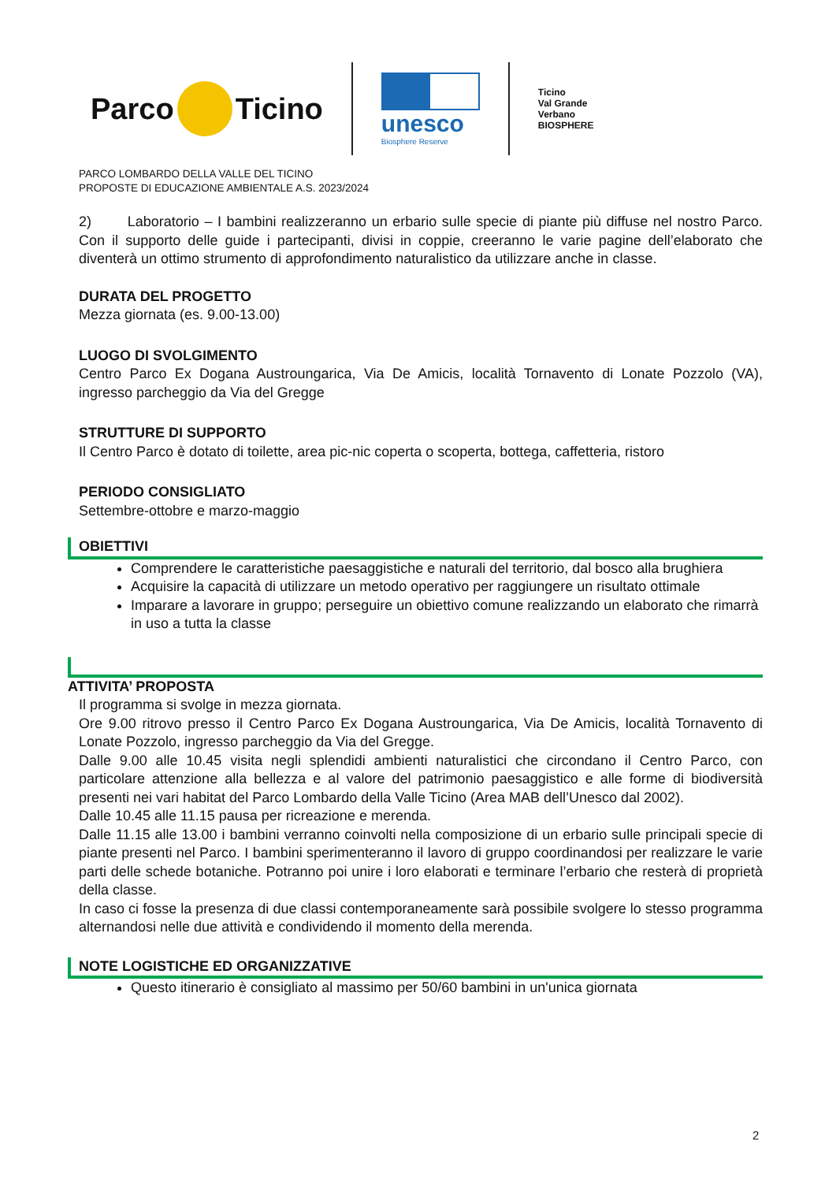Parco Ticino
unesco
Biosphere Reserve
Ticino
Val Grande
Verbano
BIOSPHERE
PARCO LOMBARDO DELLA VALLE DEL TICINO
PROPOSTE DI EDUCAZIONE AMBIENTALE A.S. 2023/2024
2) Laboratorio – I bambini realizzeranno un erbario sulle specie di piante più diffuse nel nostro Parco. Con il supporto delle guide i partecipanti, divisi in coppie, creeranno le varie pagine dell’elaborato che diventerà un ottimo strumento di approfondimento naturalistico da utilizzare anche in classe.
DURATA DEL PROGETTO
Mezza giornata (es. 9.00-13.00)
LUOGO DI SVOLGIMENTO
Centro Parco Ex Dogana Austroungarica, Via De Amicis, località Tornavento di Lonate Pozzolo (VA), ingresso parcheggio da Via del Gregge
STRUTTURE DI SUPPORTO
Il Centro Parco è dotato di toilette, area pic-nic coperta o scoperta, bottega, caffetteria, ristoro
PERIODO CONSIGLIATO
Settembre-ottobre e marzo-maggio
OBIETTIVI
Comprendere le caratteristiche paesaggistiche e naturali del territorio, dal bosco alla brughiera
Acquisire la capacità di utilizzare un metodo operativo per raggiungere un risultato ottimale
Imparare a lavorare in gruppo; perseguire un obiettivo comune realizzando un elaborato che rimarrà in uso a tutta la classe
ATTIVITA’ PROPOSTA
Il programma si svolge in mezza giornata.
Ore 9.00 ritrovo presso il Centro Parco Ex Dogana Austroungarica, Via De Amicis, località Tornavento di Lonate Pozzolo, ingresso parcheggio da Via del Gregge.
Dalle 9.00 alle 10.45 visita negli splendidi ambienti naturalistici che circondano il Centro Parco, con particolare attenzione alla bellezza e al valore del patrimonio paesaggistico e alle forme di biodiversità presenti nei vari habitat del Parco Lombardo della Valle Ticino (Area MAB dell’Unesco dal 2002).
Dalle 10.45 alle 11.15 pausa per ricreazione e merenda.
Dalle 11.15 alle 13.00 i bambini verranno coinvolti nella composizione di un erbario sulle principali specie di piante presenti nel Parco. I bambini sperimenteranno il lavoro di gruppo coordinandosi per realizzare le varie parti delle schede botaniche. Potranno poi unire i loro elaborati e terminare l’erbario che resterà di proprietà della classe.
In caso ci fosse la presenza di due classi contemporaneamente sarà possibile svolgere lo stesso programma alternandosi nelle due attività e condividendo il momento della merenda.
NOTE LOGISTICHE ED ORGANIZZATIVE
Questo itinerario è consigliato al massimo per 50/60 bambini in un'unica giornata
2